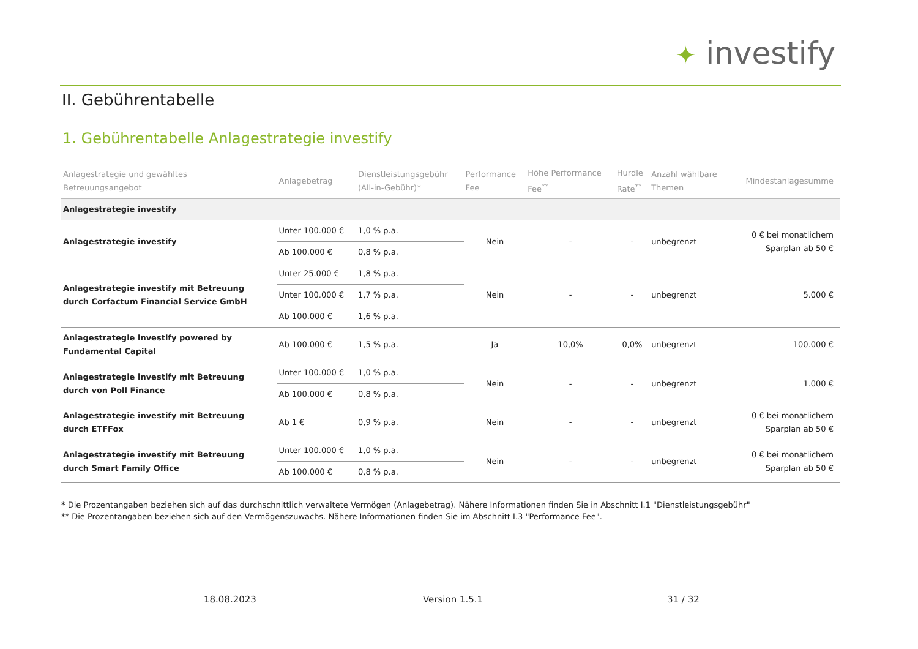✦ investify
II. Gebührentabelle
1. Gebührentabelle Anlagestrategie investify
| Anlagestrategie und gewähltes Betreuungsangebot | Anlagebetrag | Dienstleistungsgebühr (All-in-Gebühr)* | Performance Fee | Höhe Performance Fee<sup>**</sup> | Hurdle Rate<sup>**</sup> | Anzahl wählbare Themen | Mindestanlagesumme |
| --- | --- | --- | --- | --- | --- | --- | --- |
| Anlagestrategie investify | | | | | | | |
| Anlagestrategie investify | Unter 100.000 € | 1,0 % p.a. | Nein | - | - | unbegrenzt | 0 € bei monatlichem Sparplan ab 50 € |
| | Ab 100.000 € | 0,8 % p.a. | | | | | |
| Anlagestrategie investify mit Betreuung durch Corfactum Financial Service GmbH | Unter 25.000 € | 1,8 % p.a. | Nein | - | - | unbegrenzt | 5.000 € |
| | Unter 100.000 € | 1,7 % p.a. | | | | | |
| | Ab 100.000 € | 1,6 % p.a. | | | | | |
| Anlagestrategie investify powered by Fundamental Capital | Ab 100.000 € | 1,5 % p.a. | Ja | 10,0% | 0,0% | unbegrenzt | 100.000 € |
| Anlagestrategie investify mit Betreuung durch von Poll Finance | Unter 100.000 € | 1,0 % p.a. | Nein | - | - | unbegrenzt | 1.000 € |
| | Ab 100.000 € | 0,8 % p.a. | | | | | |
| Anlagestrategie investify mit Betreuung durch ETFFox | Ab 1 € | 0,9 % p.a. | Nein | - | - | unbegrenzt | 0 € bei monatlichem Sparplan ab 50 € |
| Anlagestrategie investify mit Betreuung durch Smart Family Office | Unter 100.000 € | 1,0 % p.a. | Nein | - | - | unbegrenzt | 0 € bei monatlichem Sparplan ab 50 € |
| | Ab 100.000 € | 0,8 % p.a. | | | | | |
* Die Prozentangaben beziehen sich auf das durchschnittlich verwaltete Vermögen (Anlagebetrag). Nähere Informationen finden Sie in Abschnitt I.1 "Dienstleistungsgebühr"
** Die Prozentangaben beziehen sich auf den Vermögenszuwachs. Nähere Informationen finden Sie im Abschnitt I.3 "Performance Fee".
18.08.2023 Version 1.5.1 31 / 32